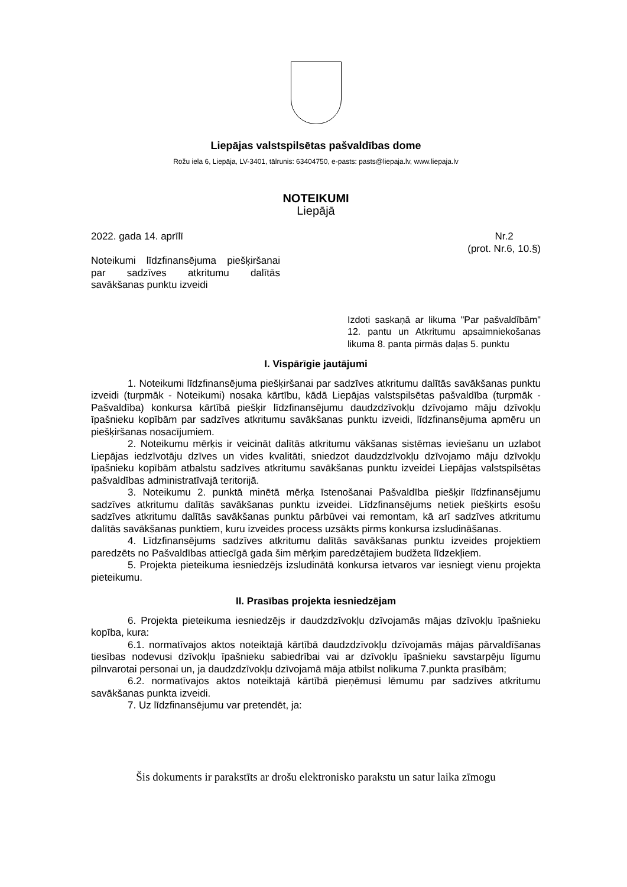Liepājas valstspilsētas pašvaldības dome
Rožu iela 6, Liepāja, LV-3401, tālrunis: 63404750, e-pasts: pasts@liepaja.lv, www.liepaja.lv
NOTEIKUMI
Liepājā
2022. gada 14. aprīlī Nr.2
(prot. Nr.6, 10.§)
Noteikumi līdzfinansējuma piešķiršanai par sadzīves atkritumu dalītās savākšanas punktu izveidi
Izdoti saskaņā ar likuma "Par pašvaldībām" 12. pantu un Atkritumu apsaimniekošanas likuma 8. panta pirmās daļas 5. punktu
I. Vispārīgie jautājumi
1. Noteikumi līdzfinansējuma piešķiršanai par sadzīves atkritumu dalītās savākšanas punktu izveidi (turpmāk - Noteikumi) nosaka kārtību, kādā Liepājas valstspilsētas pašvaldība (turpmāk - Pašvaldība) konkursa kārtībā piešķir līdzfinansējumu daudzdzīvokļu dzīvojamo māju dzīvokļu īpašnieku kopībām par sadzīves atkritumu savākšanas punktu izveidi, līdzfinansējuma apmēru un piešķiršanas nosacījumiem.
2. Noteikumu mērķis ir veicināt dalītās atkritumu vākšanas sistēmas ieviešanu un uzlabot Liepājas iedzīvotāju dzīves un vides kvalitāti, sniedzot daudzdzīvokļu dzīvojamo māju dzīvokļu īpašnieku kopībām atbalstu sadzīves atkritumu savākšanas punktu izveidei Liepājas valstspilsētas pašvaldības administratīvajā teritorijā.
3. Noteikumu 2. punktā minētā mērķa īstenošanai Pašvaldība piešķir līdzfinansējumu sadzīves atkritumu dalītās savākšanas punktu izveidei. Līdzfinansējums netiek piešķirts esošu sadzīves atkritumu dalītās savākšanas punktu pārbūvei vai remontam, kā arī sadzīves atkritumu dalītās savākšanas punktiem, kuru izveides process uzsākts pirms konkursa izsludināšanas.
4. Līdzfinansējums sadzīves atkritumu dalītās savākšanas punktu izveides projektiem paredzēts no Pašvaldības attiecīgā gada šim mērķim paredzētajiem budžeta līdzekļiem.
5. Projekta pieteikuma iesniedzējs izsludinātā konkursa ietvaros var iesniegt vienu projekta pieteikumu.
II. Prasības projekta iesniedzējam
6. Projekta pieteikuma iesniedzējs ir daudzdzīvokļu dzīvojamās mājas dzīvokļu īpašnieku kopība, kura:
6.1. normatīvajos aktos noteiktajā kārtībā daudzdzīvokļu dzīvojamās mājas pārvaldīšanas tiesības nodevusi dzīvokļu īpašnieku sabiedrībai vai ar dzīvokļu īpašnieku savstarpēju līgumu pilnvarotai personai un, ja daudzdzīvokļu dzīvojamā māja atbilst nolikuma 7.punkta prasībām;
6.2. normatīvajos aktos noteiktajā kārtībā pieņēmusi lēmumu par sadzīves atkritumu savākšanas punkta izveidi.
7. Uz līdzfinansējumu var pretendēt, ja:
Šis dokuments ir parakstīts ar drošu elektronisko parakstu un satur laika zīmogu